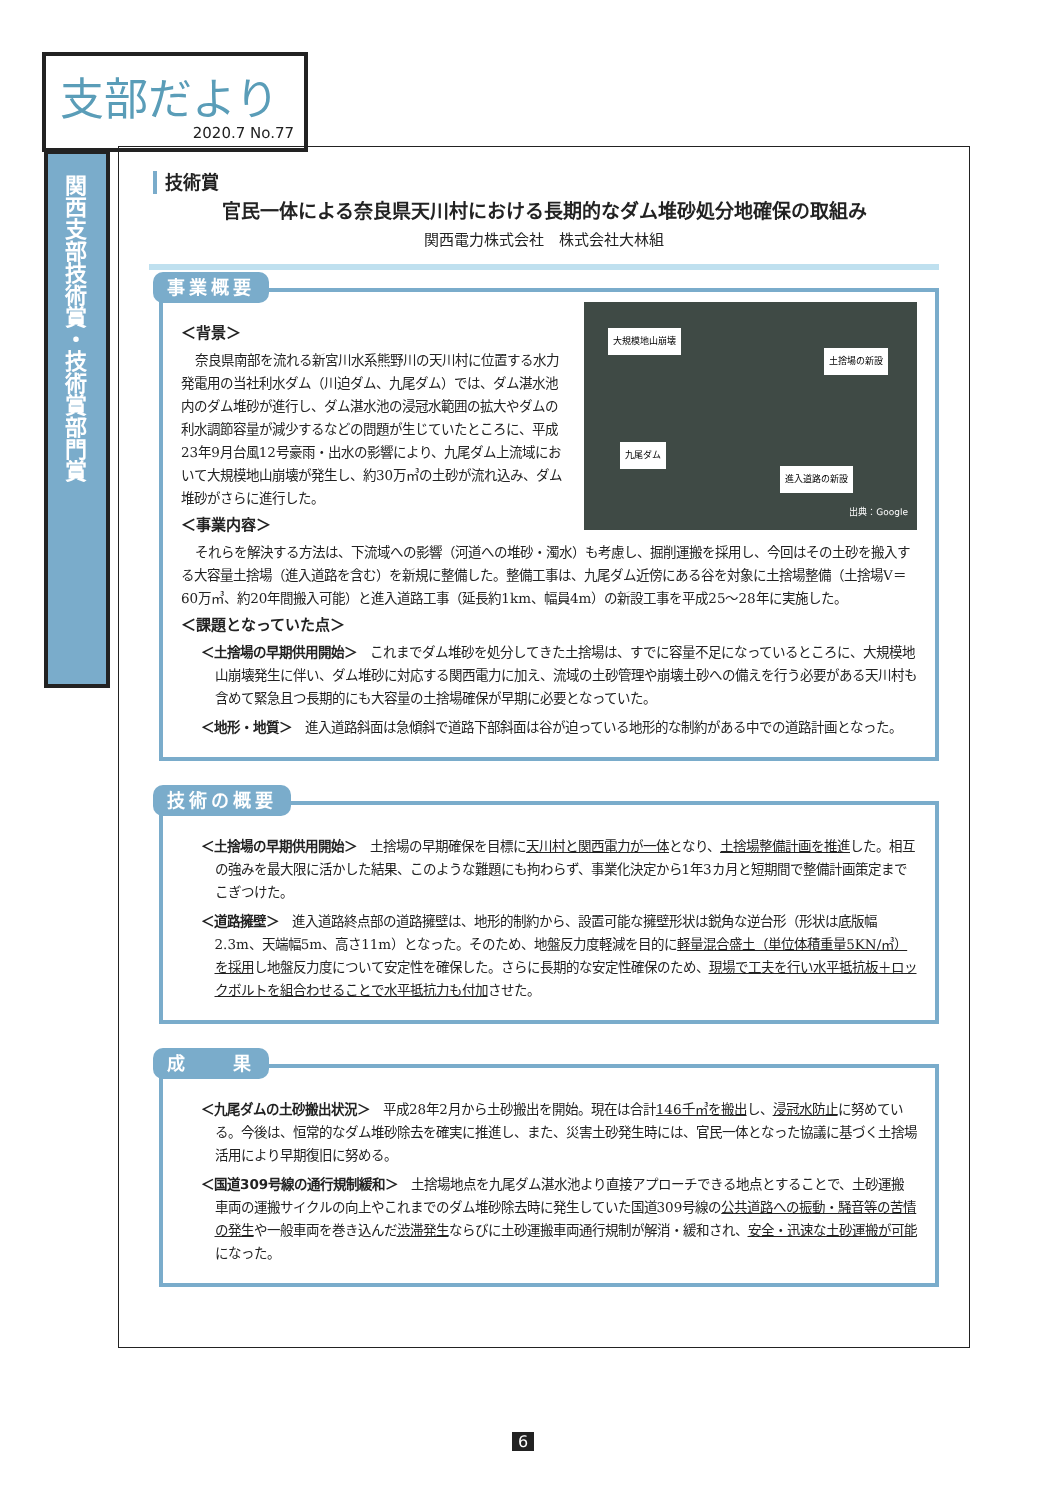支部だより
2020.7 No.77
関西支部技術賞・技術賞部門賞
技術賞
官民一体による奈良県天川村における長期的なダム堆砂処分地確保の取組み
関西電力株式会社　株式会社大林組
事業概要
大規模地山崩壊
土捨場の新設
九尾ダム
進入道路の新設
出典：Google
＜背景＞
奈良県南部を流れる新宮川水系熊野川の天川村に位置する水力発電用の当社利水ダム（川迫ダム、九尾ダム）では、ダム湛水池内のダム堆砂が進行し、ダム湛水池の浸冠水範囲の拡大やダムの利水調節容量が減少するなどの問題が生じていたところに、平成23年9月台風12号豪雨・出水の影響により、九尾ダム上流域において大規模地山崩壊が発生し、約30万㎥の土砂が流れ込み、ダム堆砂がさらに進行した。
＜事業内容＞
それらを解決する方法は、下流域への影響（河道への堆砂・濁水）も考慮し、掘削運搬を採用し、今回はその土砂を搬入する大容量土捨場（進入道路を含む）を新規に整備した。整備工事は、九尾ダム近傍にある谷を対象に土捨場整備（土捨場V＝60万㎥、約20年間搬入可能）と進入道路工事（延長約1km、幅員4m）の新設工事を平成25～28年に実施した。
＜課題となっていた点＞
＜土捨場の早期供用開始＞　これまでダム堆砂を処分してきた土捨場は、すでに容量不足になっているところに、大規模地山崩壊発生に伴い、ダム堆砂に対応する関西電力に加え、流域の土砂管理や崩壊土砂への備えを行う必要がある天川村も含めて緊急且つ長期的にも大容量の土捨場確保が早期に必要となっていた。
＜地形・地質＞　進入道路斜面は急傾斜で道路下部斜面は谷が迫っている地形的な制約がある中での道路計画となった。
技術の概要
＜土捨場の早期供用開始＞　土捨場の早期確保を目標に天川村と関西電力が一体となり、土捨場整備計画を推進した。相互の強みを最大限に活かした結果、このような難題にも拘わらず、事業化決定から1年3カ月と短期間で整備計画策定までこぎつけた。
＜道路擁壁＞　進入道路終点部の道路擁壁は、地形的制約から、設置可能な擁壁形状は鋭角な逆台形（形状は底版幅2.3m、天端幅5m、高さ11m）となった。そのため、地盤反力度軽減を目的に軽量混合盛土（単位体積重量5KN/㎥）を採用し地盤反力度について安定性を確保した。さらに長期的な安定性確保のため、現場で工夫を行い水平抵抗板＋ロックボルトを組合わせることで水平抵抗力も付加させた。
成　　果
＜九尾ダムの土砂搬出状況＞　平成28年2月から土砂搬出を開始。現在は合計146千㎥を搬出し、浸冠水防止に努めている。今後は、恒常的なダム堆砂除去を確実に推進し、また、災害土砂発生時には、官民一体となった協議に基づく土捨場活用により早期復旧に努める。
＜国道309号線の通行規制緩和＞　土捨場地点を九尾ダム湛水池より直接アプローチできる地点とすることで、土砂運搬車両の運搬サイクルの向上やこれまでのダム堆砂除去時に発生していた国道309号線の公共道路への振動・騒音等の苦情の発生や一般車両を巻き込んだ渋滞発生ならびに土砂運搬車両通行規制が解消・緩和され、安全・迅速な土砂運搬が可能になった。
6